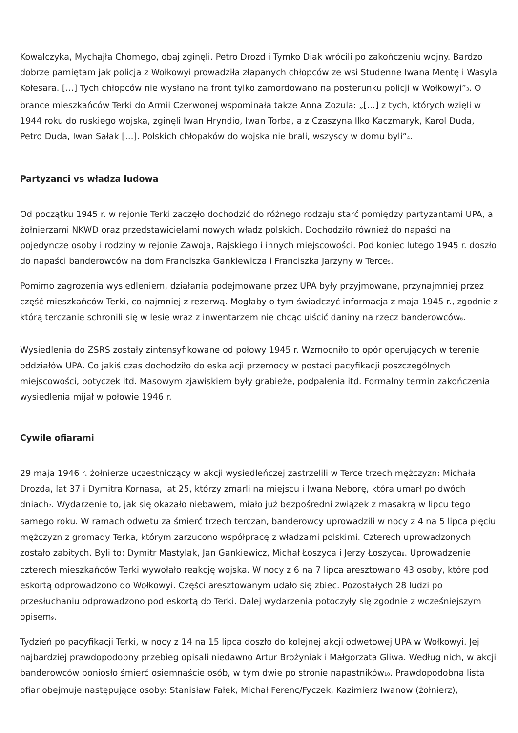Kowalczyka, Mychajła Chomego, obaj zginęli. Petro Drozd i Tymko Diak wrócili po zakończeniu wojny. Bardzo dobrze pamiętam jak policja z Wołkowyi prowadziła złapanych chłopców ze wsi Studenne Iwana Mentę i Wasyla Kołesara. […] Tych chłopców nie wysłano na front tylko zamordowano na posterunku policji w Wołkowyi”<sub>3</sub>. O brance mieszkańców Terki do Armii Czerwonej wspominała także Anna Zozula: „[…] z tych, których wzięli w 1944 roku do ruskiego wojska, zginęli Iwan Hryndio, Iwan Torba, a z Czaszyna Ilko Kaczmaryk, Karol Duda, Petro Duda, Iwan Sałak […]. Polskich chłopaków do wojska nie brali, wszyscy w domu byli”<sub>4</sub>.
Partyzanci vs władza ludowa
Od początku 1945 r. w rejonie Terki zaczęło dochodzić do różnego rodzaju starć pomiędzy partyzantami UPA, a żołnierzami NKWD oraz przedstawicielami nowych władz polskich. Dochodziło również do napaści na pojedyncze osoby i rodziny w rejonie Zawoja, Rajskiego i innych miejscowości. Pod koniec lutego 1945 r. doszło do napaści banderowców na dom Franciszka Gankiewicza i Franciszka Jarzyny w Terce<sub>5</sub>.
Pomimo zagrożenia wysiedleniem, działania podejmowane przez UPA były przyjmowane, przynajmniej przez część mieszkańców Terki, co najmniej z rezerwą. Mogłaby o tym świadczyć informacja z maja 1945 r., zgodnie z którą terczanie schronili się w lesie wraz z inwentarzem nie chcąc uiścić daniny na rzecz banderowców<sub>6</sub>.
Wysiedlenia do ZSRS zostały zintensyfikowane od połowy 1945 r. Wzmocniło to opór operujących w terenie oddziałów UPA. Co jakiś czas dochodziło do eskalacji przemocy w postaci pacyfikacji poszczególnych miejscowości, potyczek itd. Masowym zjawiskiem były grabieże, podpalenia itd. Formalny termin zakończenia wysiedlenia mijał w połowie 1946 r.
Cywile ofiarami
29 maja 1946 r. żołnierze uczestniczący w akcji wysiedleńczej zastrzelili w Terce trzech mężczyzn: Michała Drozda, lat 37 i Dymitra Kornasa, lat 25, którzy zmarli na miejscu i Iwana Neborę, która umarł po dwóch dniach<sub>7</sub>. Wydarzenie to, jak się okazało niebawem, miało już bezpośredni związek z masakrą w lipcu tego samego roku. W ramach odwetu za śmierć trzech terczan, banderowcy uprowadzili w nocy z 4 na 5 lipca pięciu mężczyzn z gromady Terka, którym zarzucono współpracę z władzami polskimi. Czterech uprowadzonych zostało zabitych. Byli to: Dymitr Mastylak, Jan Gankiewicz, Michał Łoszyca i Jerzy Łoszyca<sub>8</sub>. Uprowadzenie czterech mieszkańców Terki wywołało reakcję wojska. W nocy z 6 na 7 lipca aresztowano 43 osoby, które pod eskortą odprowadzono do Wołkowyi. Części aresztowanym udało się zbiec. Pozostałych 28 ludzi po przesłuchaniu odprowadzono pod eskortą do Terki. Dalej wydarzenia potoczyły się zgodnie z wcześniejszym opisem<sub>9</sub>.
Tydzień po pacyfikacji Terki, w nocy z 14 na 15 lipca doszło do kolejnej akcji odwetowej UPA w Wołkowyi. Jej najbardziej prawdopodobny przebieg opisali niedawno Artur Brożyniak i Małgorzata Gliwa. Według nich, w akcji banderowców poniosło śmierć osiemnaście osób, w tym dwie po stronie napastników<sub>10</sub>. Prawdopodobna lista ofiar obejmuje następujące osoby: Stanisław Fałek, Michał Ferenc/Fyczek, Kazimierz Iwanow (żołnierz),